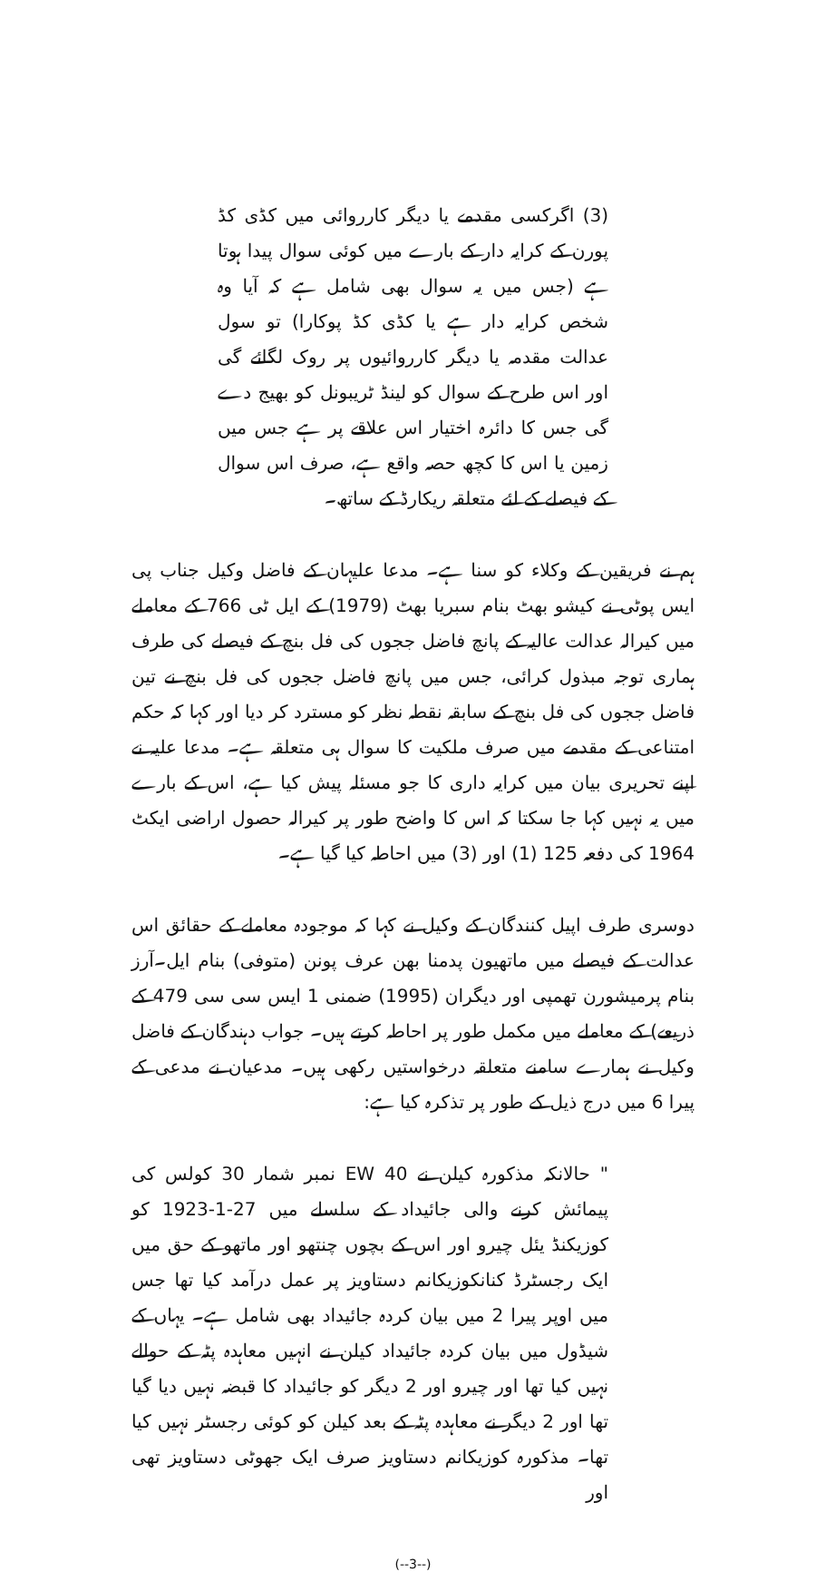(3) اگرکسی مقدمے یا دیگر کارروائی میں کڈی کڈ پورن کے کرایہ دار کے بارے میں کوئی سوال پیدا ہوتا ہے (جس میں یہ سوال بھی شامل ہے کہ آیا وہ شخص کرایہ دار ہے یا کڈی کڈ پوکارا) تو سول عدالت مقدمہ یا دیگر کارروائیوں پر روک لگائے گی اور اس طرح کے سوال کو لینڈ ٹریبونل کو بھیج دے گی جس کا دائرہ اختیار اس علاقے پر ہے جس میں زمین یا اس کا کچھ حصہ واقع ہے، صرف اس سوال کے فیصلے کے لئے متعلقہ ریکارڈ کے ساتھ۔
ہم نے فریقین کے وکلاء کو سنا ہے۔ مدعا علیہان کے فاضل وکیل جناب پی ایس پوٹی نے کیشو بھٹ بنام سبریا بھٹ (1979) کے ایل ٹی 766 کے معاملے میں کیرالہ عدالت عالیہ کے پانچ فاضل ججوں کی فل بنچ کے فیصلے کی طرف ہماری توجہ مبذول کرائی، جس میں پانچ فاضل ججوں کی فل بنچ نے تین فاضل ججوں کی فل بنچ کے سابقہ نقطہ نظر کو مسترد کر دیا اور کہا کہ حکم امتناعی کے مقدمے میں صرف ملکیت کا سوال ہی متعلقہ ہے۔ مدعا علیہ نے اپنے تحریری بیان میں کرایہ داری کا جو مسئلہ پیش کیا ہے، اس کے بارے میں یہ نہیں کہا جا سکتا کہ اس کا واضح طور پر کیرالہ حصول اراضی ایکٹ 1964 کی دفعہ 125 (1) اور (3) میں احاطہ کیا گیا ہے۔
دوسری طرف اپیل کنندگان کے وکیل نے کہا کہ موجودہ معاملے کے حقائق اس عدالت کے فیصلے میں ماتھیون پدمنا بھن عرف پونن (متوفی) بنام ایل۔آرز بنام پرمیشورن تھمپی اور دیگران (1995) ضمنی 1 ایس سی سی 479 کے ذریعے) کے معاملے میں مکمل طور پر احاطہ کرتے ہیں۔ جواب دہندگان کے فاضل وکیل نے ہمارے سامنے متعلقہ درخواستیں رکھی ہیں۔ مدعیان نے مدعی کے پیرا 6 میں درج ذیل کے طور پر تذکرہ کیا ہے:
" حالانکہ مذکورہ کیلن نے 40 EW نمبر شمار 30 کولس کی پیمائش کرنے والی جائیداد کے سلسلے میں 27-1-1923 کو کوزیکنڈ یئل چیرو اور اس کے بچوں چنتھو اور ماتھو کے حق میں ایک رجسٹرڈ کنانکوزیکانم دستاویز پر عمل درآمد کیا تھا جس میں اوپر پیرا 2 میں بیان کردہ جائیداد بھی شامل ہے۔ یہاں کے شیڈول میں بیان کردہ جائیداد کیلن نے انہیں معاہدہ پٹہ کے حوالے نہیں کیا تھا اور چیرو اور 2 دیگر کو جائیداد کا قبضہ نہیں دیا گیا تھا اور 2 دیگر نے معاہدہ پٹہ کے بعد کیلن کو کوئی رجسٹر نہیں کیا تھا۔ مذکورہ کوزیکانم دستاویز صرف ایک جھوٹی دستاویز تھی اور
(--3--)